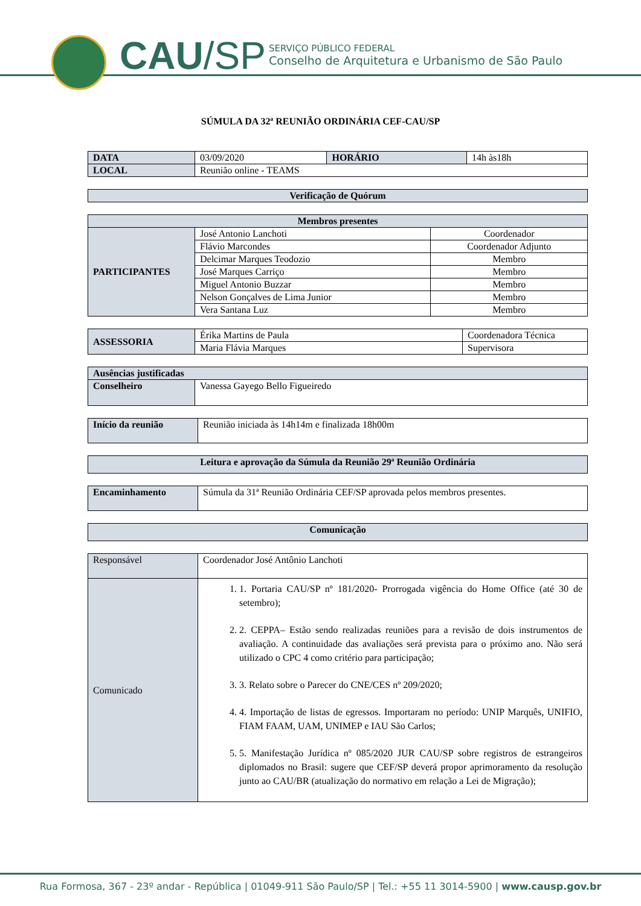CAU/SP
SERVIÇO PÚBLICO FEDERAL
Conselho de Arquitetura e Urbanismo de São Paulo
SÚMULA DA 32ª REUNIÃO ORDINÁRIA CEF-CAU/SP
| DATA | 03/09/2020 | HORÁRIO | 14h às18h |
| LOCAL | Reunião online - TEAMS | | |
| Verificação de Quórum |
| Membros presentes | | |
| PARTICIPANTES | José Antonio Lanchoti | Coordenador |
| | Flávio Marcondes | Coordenador Adjunto |
| | Delcimar Marques Teodozio | Membro |
| | José Marques Carriço | Membro |
| | Miguel Antonio Buzzar | Membro |
| | Nelson Gonçalves de Lima Junior | Membro |
| | Vera Santana Luz | Membro |
| ASSESSORIA | Érika Martins de Paula | Coordenadora Técnica |
| | Maria Flávia Marques | Supervisora |
| Ausências justificadas | |
| Conselheiro | Vanessa Gayego Bello Figueiredo |
| Início da reunião | Reunião iniciada às 14h14m e finalizada 18h00m |
| Leitura e aprovação da Súmula da Reunião 29ª Reunião Ordinária |
| Encaminhamento | Súmula da 31ª Reunião Ordinária CEF/SP aprovada pelos membros presentes. |
| Comunicação |
| Responsável | Coordenador José Antônio Lanchoti |
| Comunicado | 1. 1. Portaria CAU/SP nº 181/2020- Prorrogada vigência do Home Office (até 30 de setembro); 2. 2. CEPPA– Estão sendo realizadas reuniões para a revisão de dois instrumentos de avaliação. A continuidade das avaliações será prevista para o próximo ano. Não será utilizado o CPC 4 como critério para participação; 3. 3. Relato sobre o Parecer do CNE/CES nº 209/2020; 4. 4. Importação de listas de egressos. Importaram no período: UNIP Marquês, UNIFIO, FIAM FAAM, UAM, UNIMEP e IAU São Carlos; 5. 5. Manifestação Jurídica nº 085/2020 JUR CAU/SP sobre registros de estrangeiros diplomados no Brasil: sugere que CEF/SP deverá propor aprimoramento da resolução junto ao CAU/BR (atualização do normativo em relação a Lei de Migração); |
Rua Formosa, 367 - 23º andar - República | 01049-911 São Paulo/SP | Tel.: +55 11 3014-5900 | www.causp.gov.br